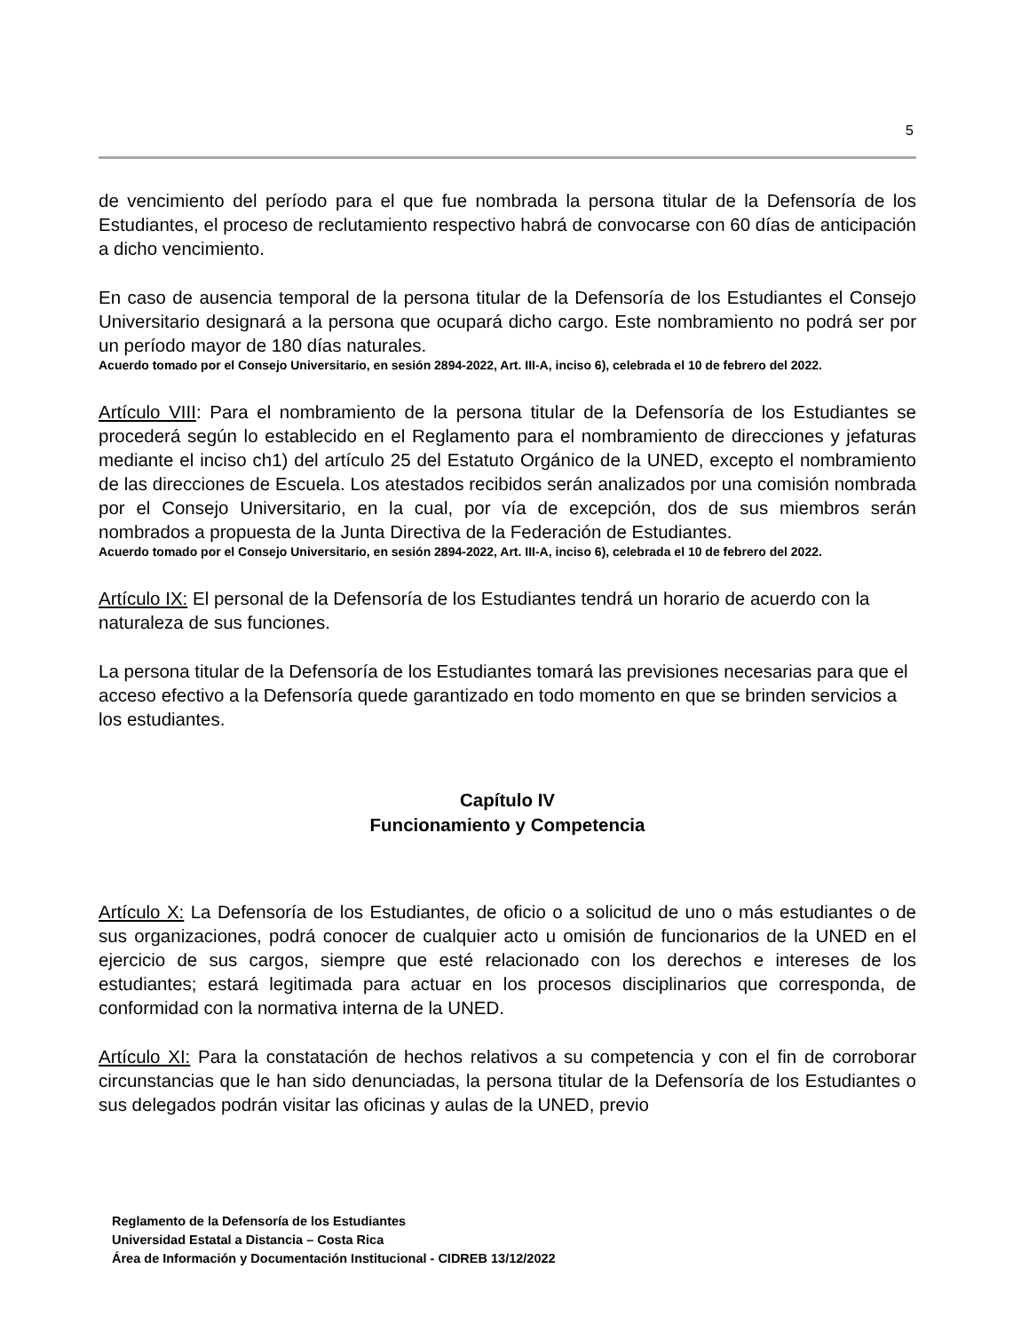5
de vencimiento del período para el que fue nombrada la persona titular de la Defensoría de los Estudiantes, el proceso de reclutamiento respectivo habrá de convocarse con 60 días de anticipación a dicho vencimiento.
En caso de ausencia temporal de la persona titular de la Defensoría de los Estudiantes el Consejo Universitario designará a la persona que ocupará dicho cargo. Este nombramiento no podrá ser por un período mayor de 180 días naturales.
Acuerdo tomado por el Consejo Universitario, en sesión 2894-2022, Art. III-A, inciso 6), celebrada el 10 de febrero del 2022.
Artículo VIII: Para el nombramiento de la persona titular de la Defensoría de los Estudiantes se procederá según lo establecido en el Reglamento para el nombramiento de direcciones y jefaturas mediante el inciso ch1) del artículo 25 del Estatuto Orgánico de la UNED, excepto el nombramiento de las direcciones de Escuela. Los atestados recibidos serán analizados por una comisión nombrada por el Consejo Universitario, en la cual, por vía de excepción, dos de sus miembros serán nombrados a propuesta de la Junta Directiva de la Federación de Estudiantes.
Acuerdo tomado por el Consejo Universitario, en sesión 2894-2022, Art. III-A, inciso 6), celebrada el 10 de febrero del 2022.
Artículo IX: El personal de la Defensoría de los Estudiantes tendrá un horario de acuerdo con la naturaleza de sus funciones.
La persona titular de la Defensoría de los Estudiantes tomará las previsiones necesarias para que el acceso efectivo a la Defensoría quede garantizado en todo momento en que se brinden servicios a los estudiantes.
Capítulo IV
Funcionamiento y Competencia
Artículo X: La Defensoría de los Estudiantes, de oficio o a solicitud de uno o más estudiantes o de sus organizaciones, podrá conocer de cualquier acto u omisión de funcionarios de la UNED en el ejercicio de sus cargos, siempre que esté relacionado con los derechos e intereses de los estudiantes; estará legitimada para actuar en los procesos disciplinarios que corresponda, de conformidad con la normativa interna de la UNED.
Artículo XI: Para la constatación de hechos relativos a su competencia y con el fin de corroborar circunstancias que le han sido denunciadas, la persona titular de la Defensoría de los Estudiantes o sus delegados podrán visitar las oficinas y aulas de la UNED, previo
Reglamento de la Defensoría de los Estudiantes
Universidad Estatal a Distancia – Costa Rica
Área de Información y Documentación Institucional - CIDREB 13/12/2022